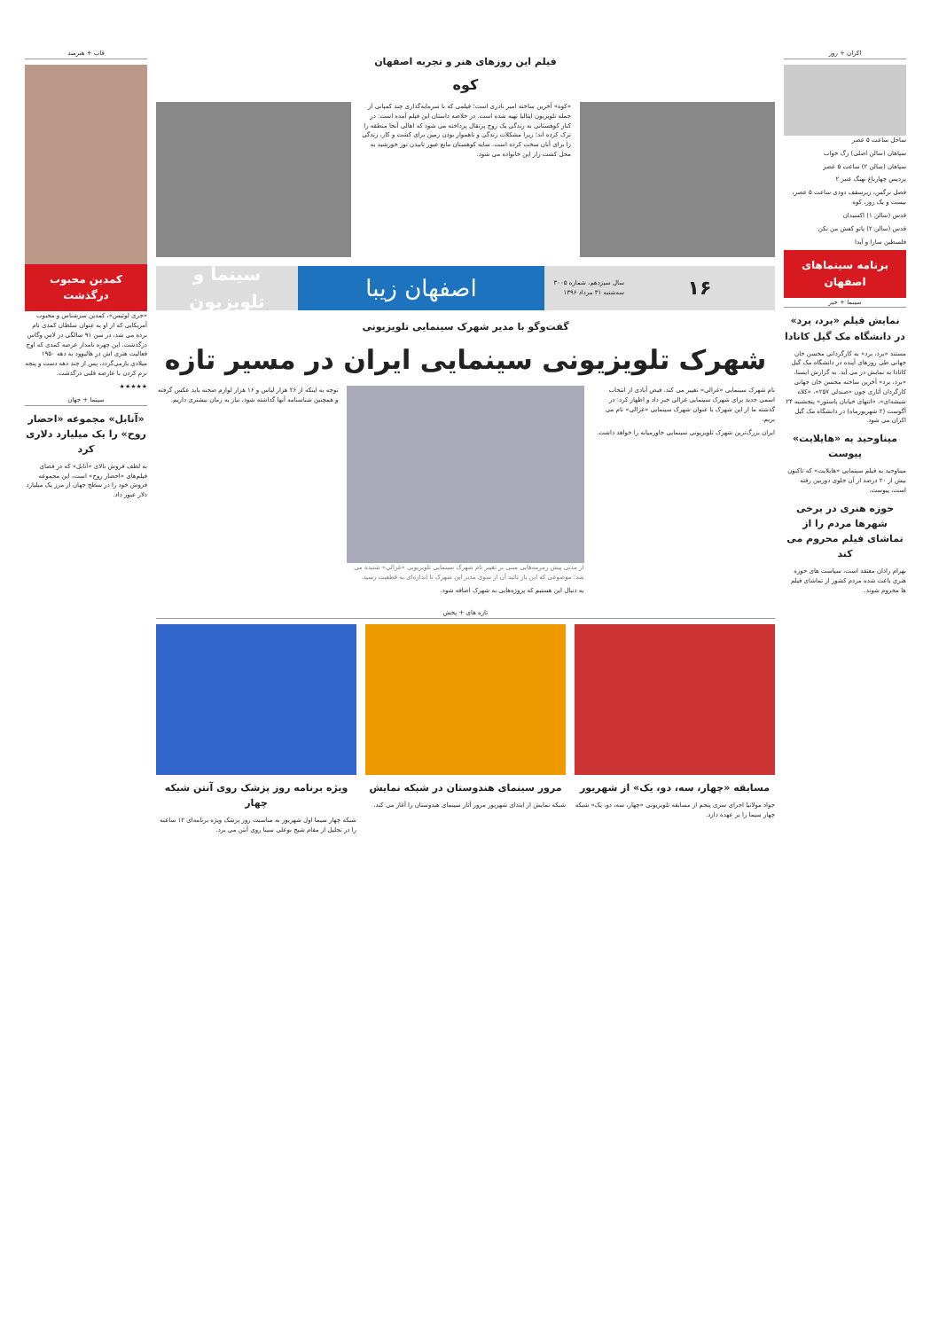اکران + روز
ساحل ساعت ۵ عصر
سپاهان (سالن اصلی) رگ خواب
سپاهان (سالن ۲) ساعت ۵ عصر
پردیس چهارباغ نهنگ عنبر ۲
فصل نرگس، زیرسقف دودی ساعت ۵ عصر، بیست و یک روز، کوه
قدس (سالن ۱) اکسیدان
قدس (سالن ۲) پاتو کفش من نکن
فلسطین سارا و آیدا
برنامه سینماهای اصفهان
سینما + خبر
نمایش فیلم «برد، برد» در دانشگاه مک گیل کانادا
مستند «برد، برد» به کارگردانی محسن خان جهانی طی روزهای آینده در دانشگاه مک گیل کانادا به نمایش در می آید. به گزارش ایسنا، «برد، برد» آخرین ساخته محسن خان جهانی کارگردان آثاری چون «صندلی ۲۵۷»، «کلاه شیشه‌ای»، «انتهای خیابان پاستور» پنجشنبه ۲۴ آگوست (۲ شهریورماه) در دانشگاه مک گیل اکران می شود.
میناوحید به «هایلایت» پیوست
میناوحید به فیلم سینمایی «هایلایت» که تاکنون بیش از ۲۰ درصد از آن جلوی دوربین رفته است، پیوست.
حوزه هنری در برخی شهرها مردم را از تماشای فیلم محروم می کند
بهرام رادان معتقد است، سیاست های حوزه هنری باعث شده مردم کشور از تماشای فیلم ها محروم شوند.
فیلم این روزهای هنر و تجربه اصفهان
کوه
«کوه» آخرین ساخته امیر نادری است؛ فیلمی که با سرمایه‌گذاری چند کمپانی از جمله تلویزیون ایتالیا تهیه شده است. در خلاصه داستان این فیلم آمده است: در کنار کوهستانی به زندگی یک زوج پرتقال پرداخته می شود که اهالی آنجا منطقه را ترک کرده اند؛ زیرا مشکلات زندگی و ناهموار بودن زمین برای کشت و کار، زندگی را برای آنان سخت کرده است. سایه کوهستان مانع عبور تابیدن نور خورشید به محل کشت زار این خانواده می شود.
۱۶
سال سیزدهم، شماره ۳۰۰۵ سه‌شنبه ۳۱ مرداد ۱۳۹۶
اصفهان زیبا
سینما و تلویزیون
گفت‌وگو با مدیر شهرک سینمایی تلویزیونی
شهرک تلویزیونی سینمایی ایران در مسیر تازه
نام شهرک سینمایی «غزالی» تغییر می کند. فیض آبادی از انتخاب اسمی جدید برای شهرک سینمایی غزالی خبر داد و اظهار کرد: در گذشته ما از این شهرک با عنوان شهرک سینمایی «غزالی» نام می بریم.
ایران بزرگ‌ترین شهرک تلویزیونی سینمایی خاورمیانه را خواهد داشت.
از مدتی پیش زمزمه‌هایی مبنی بر تغییر نام شهرک سینمایی تلویزیونی «غزالی» شنیده می شد؛ موضوعی که این بار تائید آن از سوی مدیر این شهرک تا اندازه‌ای به قطعیت رسید.
به دنبال این هستیم که پروژه‌هایی به شهرک اضافه شود.
توجه به اینکه از ۲۶ هزار لباس و ۱۶ هزار لوازم صحنه باید عکس گرفته و همچنین شناسنامه آنها گذاشته شود، نیاز به زمان بیشتری داریم.
تازه های + پخش
مسابقه «چهار، سه، دو، یک» از شهریور
جواد مولانیا اجرای سری پنجم از مسابقه تلویزیونی «چهار، سه، دو، یک» شبکه چهار سیما را بر عهده دارد.
مرور سینمای هندوستان در شبکه نمایش
شبکه نمایش از ابتدای شهریور مرور آثار سینمای هندوستان را آغاز می کند.
ویژه برنامه روز پزشک روی آنتن شبکه چهار
شبکه چهار سیما اول شهریور به مناسبت روز پزشک ویژه برنامه‌ای ۱۲ ساعته را در تجلیل از مقام شیخ بوعلی سینا روی آنتن می برد.
قاب + هنرمند
کمدین محبوب درگذشت
«جری لوئیس»، کمدین سرشناس و محبوب آمریکایی که از او به عنوان سلطان کمدی نام برده می شد، در سن ۹۱ سالگی در لاس وگاس درگذشت. این چهره نامدار عرصه کمدی که اوج فعالیت هنری اش در هالیوود به دهه ۱۹۵۰ میلادی بازمی‌گردد، پس از چند دهه دست و پنجه نرم کردن با عارضه قلبی درگذشت.
★★★★★
سینما + جهان
«آنابل» مجموعه «احضار روح» را یک میلیارد دلاری کرد
به لطف فروش بالای «آنابل» که در فضای فیلم‌های «احضار روح» است، این مجموعه فروش خود را در سطح جهان از مرز یک میلیارد دلار عبور داد.